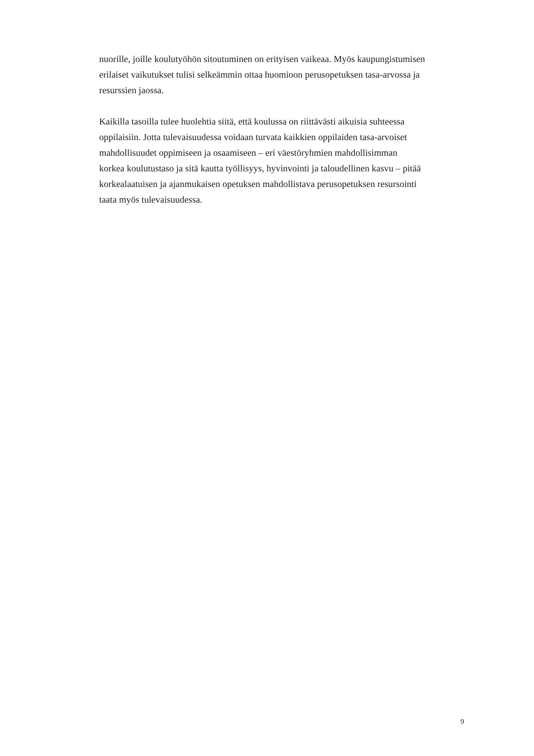nuorille, joille koulutyöhön sitoutuminen on erityisen vaikeaa. Myös kaupungistumisen
erilaiset vaikutukset tulisi selkeämmin ottaa huomioon perusopetuksen tasa-arvossa ja
resurssien jaossa.
Kaikilla tasoilla tulee huolehtia siitä, että koulussa on riittävästi aikuisia suhteessa
oppilaisiin. Jotta tulevaisuudessa voidaan turvata kaikkien oppilaiden tasa-arvoiset
mahdollisuudet oppimiseen ja osaamiseen – eri väestöryhmien mahdollisimman
korkea koulutustaso ja sitä kautta työllisyys, hyvinvointi ja taloudellinen kasvu – pitää
korkealaatuisen ja ajanmukaisen opetuksen mahdollistava perusopetuksen resursointi
taata myös tulevaisuudessa.
9